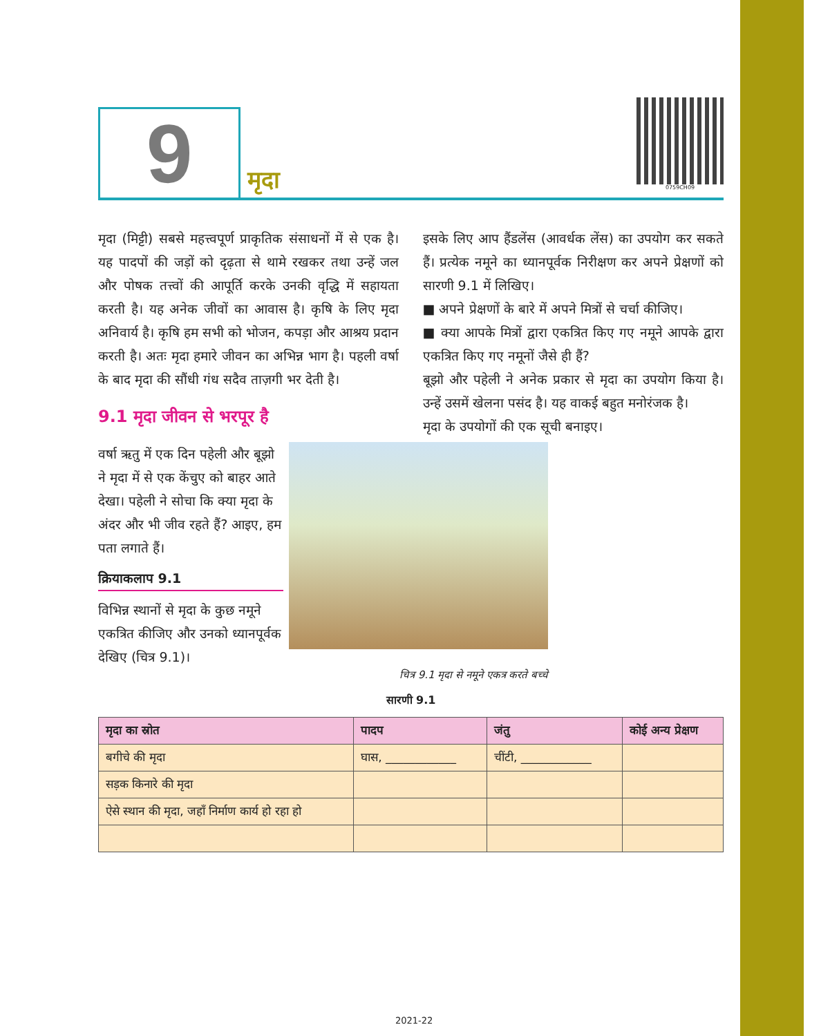9
मृदा
0759CH09
मृदा (मिट्टी) सबसे महत्त्वपूर्ण प्राकृतिक संसाधनों में से एक है। यह पादपों की जड़ों को दृढ़ता से थामे रखकर तथा उन्हें जल और पोषक तत्त्वों की आपूर्ति करके उनकी वृद्धि में सहायता करती है। यह अनेक जीवों का आवास है। कृषि के लिए मृदा अनिवार्य है। कृषि हम सभी को भोजन, कपड़ा और आश्रय प्रदान करती है। अतः मृदा हमारे जीवन का अभिन्न भाग है। पहली वर्षा के बाद मृदा की सौंधी गंध सदैव ताज़गी भर देती है।
9.1 मृदा जीवन से भरपूर है
इसके लिए आप हैंडलेंस (आवर्धक लेंस) का उपयोग कर सकते हैं। प्रत्येक नमूने का ध्यानपूर्वक निरीक्षण कर अपने प्रेक्षणों को सारणी 9.1 में लिखिए।
■ अपने प्रेक्षणों के बारे में अपने मित्रों से चर्चा कीजिए।
■ क्या आपके मित्रों द्वारा एकत्रित किए गए नमूने आपके द्वारा एकत्रित किए गए नमूनों जैसे ही हैं?
बूझो और पहेली ने अनेक प्रकार से मृदा का उपयोग किया है। उन्हें उसमें खेलना पसंद है। यह वाकई बहुत मनोरंजक है।
मृदा के उपयोगों की एक सूची बनाइए।
वर्षा ऋतु में एक दिन पहेली और बूझो ने मृदा में से एक केंचुए को बाहर आते देखा। पहेली ने सोचा कि क्या मृदा के अंदर और भी जीव रहते हैं? आइए, हम पता लगाते हैं।
क्रियाकलाप 9.1
विभिन्न स्थानों से मृदा के कुछ नमूने एकत्रित कीजिए और उनको ध्यानपूर्वक देखिए (चित्र 9.1)।
चित्र 9.1 मृदा से नमूने एकत्र करते बच्चे
सारणी 9.1
| मृदा का स्रोत | पादप | जंतु | कोई अन्य प्रेक्षण |
| --- | --- | --- | --- |
| बगीचे की मृदा | घास, ____________ | चींटी, ____________ | |
| सड़क किनारे की मृदा | | | |
| ऐसे स्थान की मृदा, जहाँ निर्माण कार्य हो रहा हो | | | |
2021-22